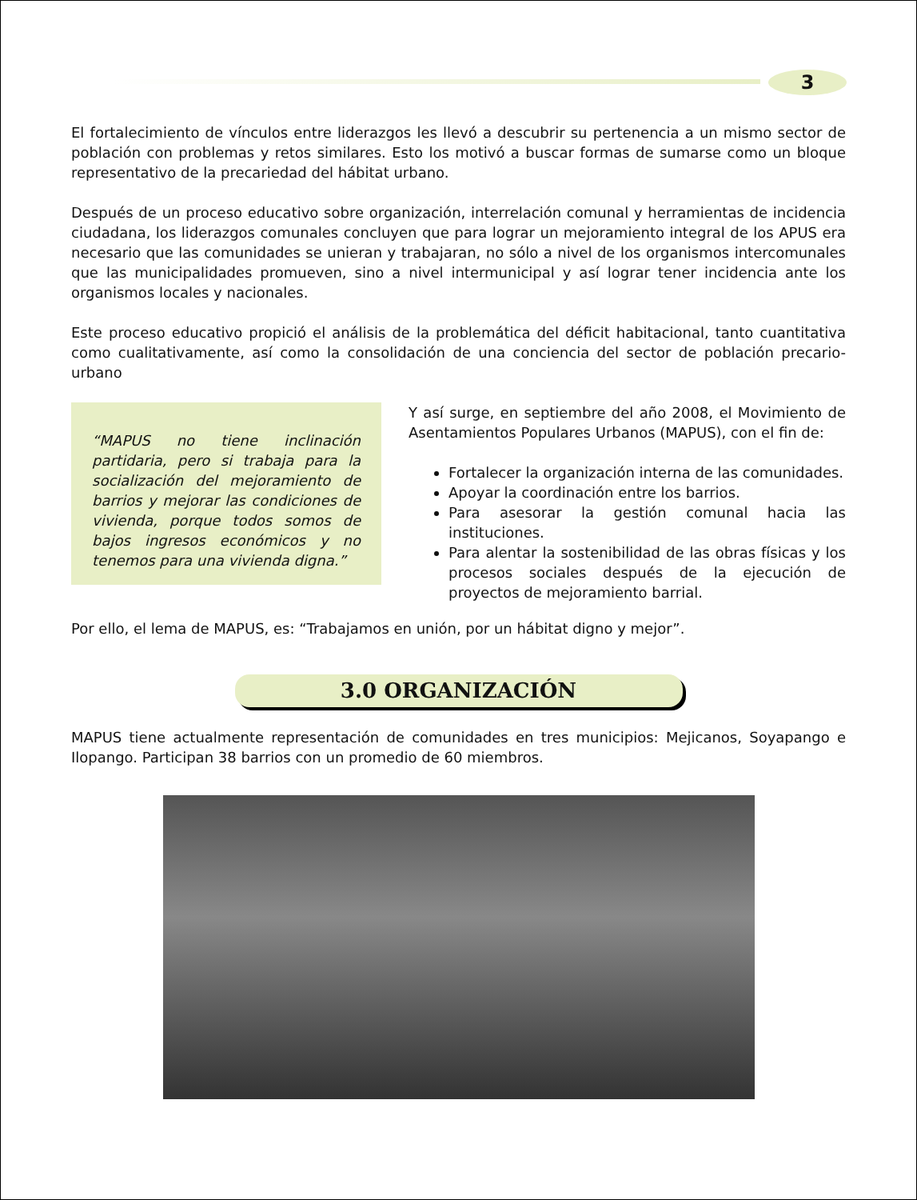3
El fortalecimiento de vínculos entre liderazgos les llevó a descubrir su pertenencia a un mismo sector de población con problemas y retos similares. Esto los motivó a buscar formas de sumarse como un bloque representativo de la precariedad del hábitat urbano.
Después de un proceso educativo sobre organización, interrelación comunal y herramientas de incidencia ciudadana, los liderazgos comunales concluyen que para lograr un mejoramiento integral de los APUS era necesario que las comunidades se unieran y trabajaran, no sólo a nivel de los organismos intercomunales que las municipalidades promueven, sino a nivel intermunicipal y así lograr tener incidencia ante los organismos locales y nacionales.
Este proceso educativo propició el análisis de la problemática del déficit habitacional, tanto cuantitativa como cualitativamente, así como la consolidación de una conciencia del sector de población precario-urbano
“MAPUS no tiene inclinación partidaria, pero si trabaja para la socialización del mejoramiento de barrios y mejorar las condiciones de vivienda, porque todos somos de bajos ingresos económicos y no tenemos para una vivienda digna.”
Y así surge, en septiembre del año 2008, el Movimiento de Asentamientos Populares Urbanos (MAPUS), con el fin de:
Fortalecer la organización interna de las comunidades.
Apoyar la coordinación entre los barrios.
Para asesorar la gestión comunal hacia las instituciones.
Para alentar la sostenibilidad de las obras físicas y los procesos sociales después de la ejecución de proyectos de mejoramiento barrial.
Por ello, el lema de MAPUS, es: “Trabajamos en unión, por un hábitat digno y mejor”.
3.0 ORGANIZACIÓN
MAPUS tiene actualmente representación de comunidades en tres municipios: Mejicanos, Soyapango e Ilopango. Participan 38 barrios con un promedio de 60 miembros.